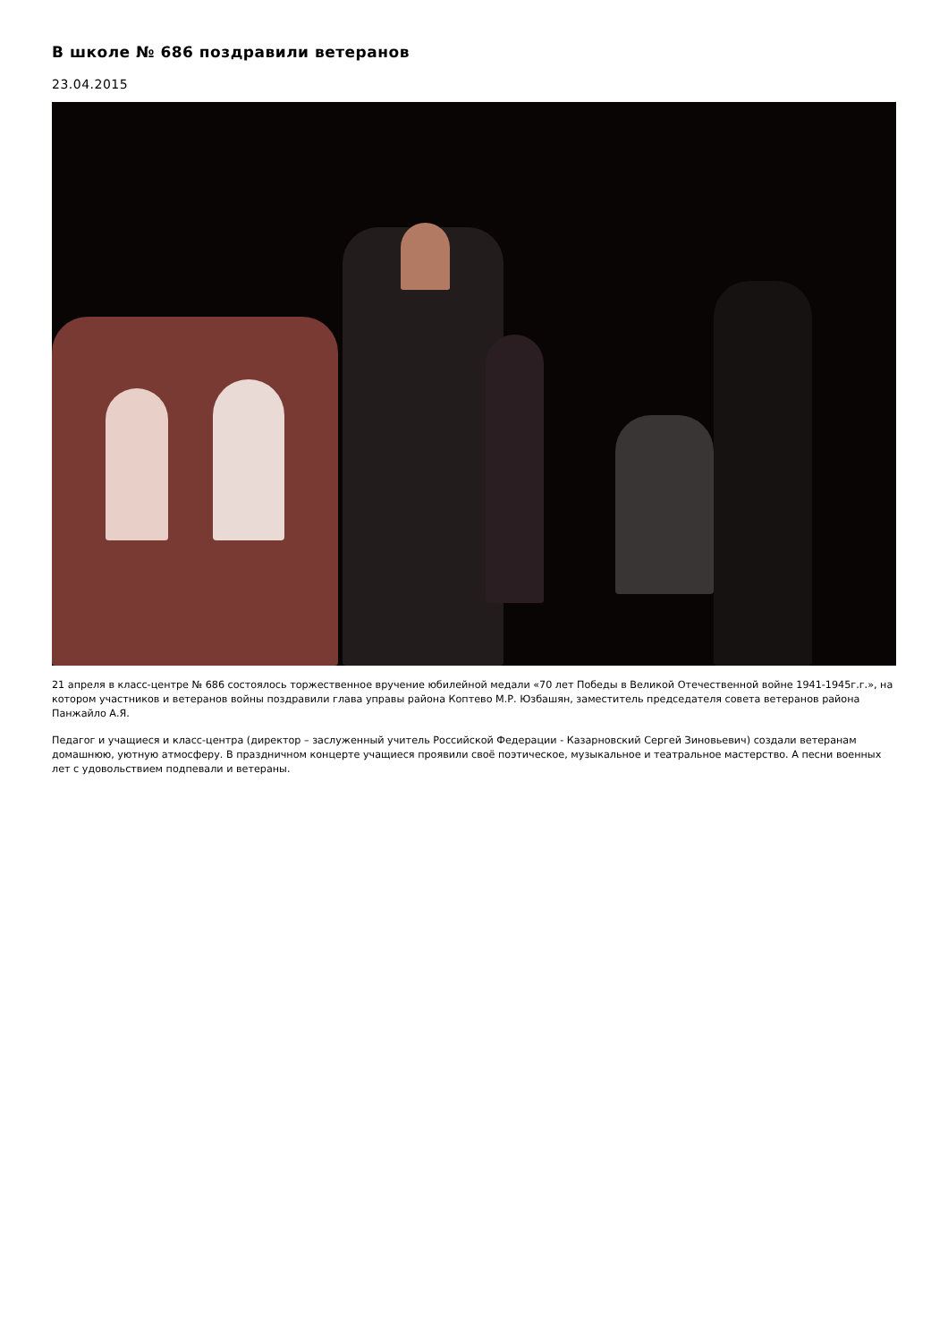В школе № 686 поздравили ветеранов
23.04.2015
21 апреля в класс-центре № 686 состоялось торжественное вручение юбилейной медали «70 лет Победы в Великой Отечественной войне 1941-1945г.г.», на котором участников и ветеранов войны поздравили глава управы района Коптево М.Р. Юзбашян, заместитель председателя совета ветеранов района Панжайло А.Я.
Педагог и учащиеся и класс-центра (директор – заслуженный учитель Российской Федерации - Казарновский Сергей Зиновьевич) создали ветеранам домашнюю, уютную атмосферу. В праздничном концерте учащиеся проявили своё поэтическое, музыкальное и театральное мастерство. А песни военных лет с удовольствием подпевали и ветераны.